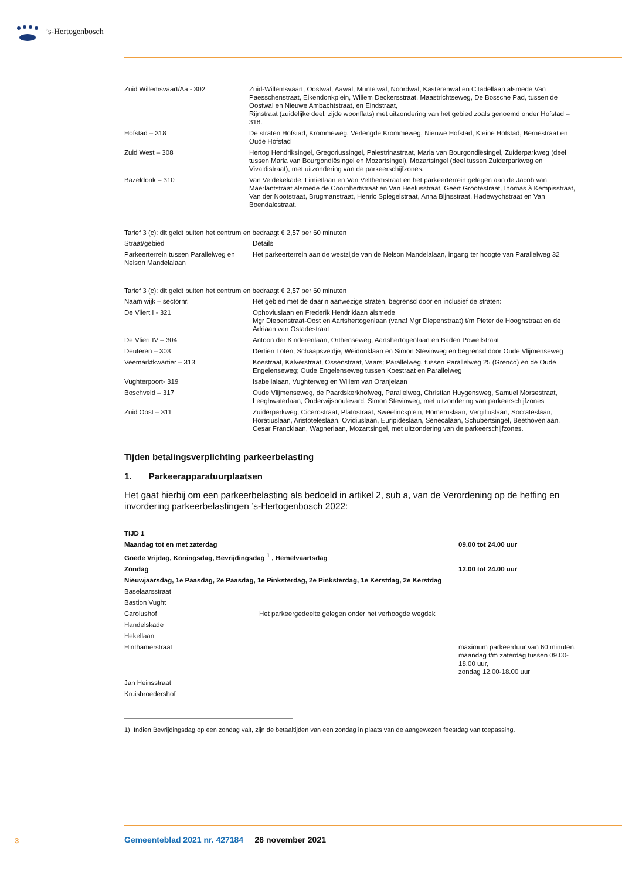’s-Hertogenbosch
| Zuid Willemsvaart/Aa - 302 | Zuid-Willemsvaart, Oostwal, Aawal, Muntelwal, Noordwal, Kasterenwal en Citadellaan alsmede Van Paesschenstraat, Eikendonkplein, Willem Deckersstraat, Maastrichtseweg, De Bossche Pad, tussen de Oostwal en Nieuwe Ambachtstraat, en Eindstraat, Rijnstraat (zuidelijke deel, zijde woonflats) met uitzondering van het gebied zoals genoemd onder Hofstad – 318. |
| Hofstad – 318 | De straten Hofstad, Krommeweg, Verlengde Krommeweg, Nieuwe Hofstad, Kleine Hofstad, Bernestraat en Oude Hofstad |
| Zuid West – 308 | Hertog Hendriksingel, Gregoriussingel, Palestrinastraat, Maria van Bourgondiësingel, Zuiderparkweg (deel tussen Maria van Bourgondiësingel en Mozartsingel), Mozartsingel (deel tussen Zuiderparkweg en Vivaldistraat), met uitzondering van de parkeerschijfzones. |
| Bazeldonk – 310 | Van Veldekekade, Limietlaan en Van Velthemstraat en het parkeerterrein gelegen aan de Jacob van Maerlantstraat alsmede de Coornhertstraat en Van Heelusstraat, Geert Grootestraat,Thomas à Kempisstraat, Van der Nootstraat, Brugmanstraat, Henric Spiegelstraat, Anna Bijnsstraat, Hadewychstraat en Van Boendalestraat. |
Tarief 3 (c): dit geldt buiten het centrum en bedraagt € 2,57 per 60 minuten
| Straat/gebied | Details |
| Parkeerterrein tussen Parallelweg en Nelson Mandelalaan | Het parkeerterrein aan de westzijde van de Nelson Mandelalaan, ingang ter hoogte van Parallelweg 32 |
Tarief 3 (c): dit geldt buiten het centrum en bedraagt € 2,57 per 60 minuten
| Naam wijk – sectornr. | Het gebied met de daarin aanwezige straten, begrensd door en inclusief de straten: |
| De Vliert I - 321 | Ophoviuslaan en Frederik Hendriklaan alsmede Mgr Diepenstraat-Oost en Aartshertogenlaan (vanaf Mgr Diepenstraat) t/m Pieter de Hooghstraat en de Adriaan van Ostadestraat |
| De Vliert IV – 304 | Antoon der Kinderenlaan, Orthenseweg, Aartshertogenlaan en Baden Powellstraat |
| Deuteren – 303 | Dertien Loten, Schaapsveldje, Weidonklaan en Simon Stevinweg en begrensd door Oude Vlijmenseweg |
| Veemarktkwartier – 313 | Koestraat, Kalverstraat, Ossenstraat, Vaars; Parallelweg, tussen Parallelweg 25 (Grenco) en de Oude Engelenseweg; Oude Engelenseweg tussen Koestraat en Parallelweg |
| Vughterpoort- 319 | Isabellalaan, Vughterweg en Willem van Oranjelaan |
| Boschveld – 317 | Oude Vlijmenseweg, de Paardskerkhofweg, Parallelweg, Christian Huygensweg, Samuel Morsestraat, Leeghwaterlaan, Onderwijsboulevard, Simon Stevinweg, met uitzondering van parkeerschijfzones |
| Zuid Oost – 311 | Zuiderparkweg, Cicerostraat, Platostraat, Sweelinckplein, Homeruslaan, Vergiliuslaan, Socrateslaan, Horatiuslaan, Aristoteleslaan, Ovidiuslaan, Euripideslaan, Senecalaan, Schubertsingel, Beethovenlaan, Cesar Francklaan, Wagnerlaan, Mozartsingel, met uitzondering van de parkeerschijfzones. |
Tijden betalingsverplichting parkeerbelasting
1. Parkeerapparatuurplaatsen
Het gaat hierbij om een parkeerbelasting als bedoeld in artikel 2, sub a, van de Verordening op de heffing en invordering parkeerbelastingen ’s-Hertogenbosch 2022:
| TIJD 1 | | |
| Maandag tot en met zaterdag | | 09.00 tot 24.00 uur |
| Goede Vrijdag, Koningsdag, Bevrijdingsdag <sup>1</sup> , Hemelvaartsdag | | |
| Zondag | | 12.00 tot 24.00 uur |
| Nieuwjaarsdag, 1e Paasdag, 2e Paasdag, 1e Pinksterdag, 2e Pinksterdag, 1e Kerstdag, 2e Kerstdag | | |
| Baselaarsstraat | | |
| Bastion Vught | | |
| Carolushof | Het parkeergedeelte gelegen onder het verhoogde wegdek | |
| Handelskade | | |
| Hekellaan | | |
| Hinthamerstraat | | maximum parkeerduur van 60 minuten, maandag t/m zaterdag tussen 09.00-18.00 uur, zondag 12.00-18.00 uur |
| Jan Heinsstraat | | |
| Kruisbroedershof | | |
1) Indien Bevrijdingsdag op een zondag valt, zijn de betaaltijden van een zondag in plaats van de aangewezen feestdag van toepassing.
3
Gemeenteblad 2021 nr. 427184 26 november 2021